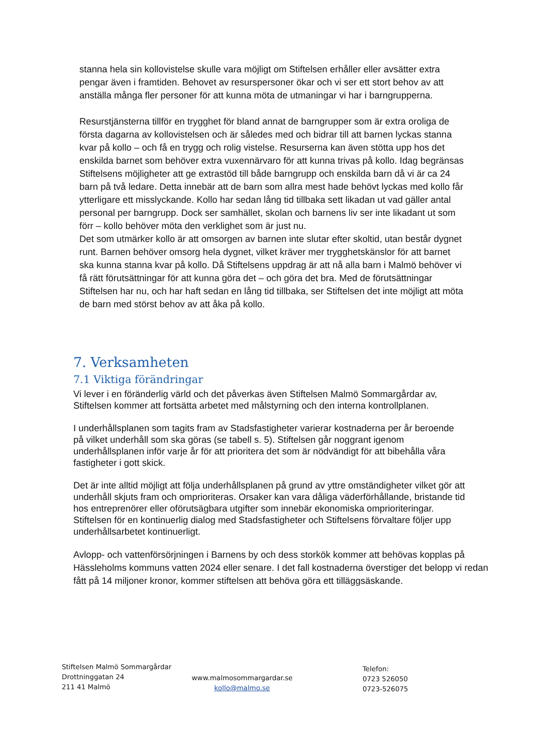stanna hela sin kollovistelse skulle vara möjligt om Stiftelsen erhåller eller avsätter extra pengar även i framtiden. Behovet av resurspersoner ökar och vi ser ett stort behov av att anställa många fler personer för att kunna möta de utmaningar vi har i barngrupperna.
Resurstjänsterna tillför en trygghet för bland annat de barngrupper som är extra oroliga de första dagarna av kollovistelsen och är således med och bidrar till att barnen lyckas stanna kvar på kollo – och få en trygg och rolig vistelse. Resurserna kan även stötta upp hos det enskilda barnet som behöver extra vuxennärvaro för att kunna trivas på kollo. Idag begränsas Stiftelsens möjligheter att ge extrastöd till både barngrupp och enskilda barn då vi är ca 24 barn på två ledare. Detta innebär att de barn som allra mest hade behövt lyckas med kollo får ytterligare ett misslyckande. Kollo har sedan lång tid tillbaka sett likadan ut vad gäller antal personal per barngrupp. Dock ser samhället, skolan och barnens liv ser inte likadant ut som förr – kollo behöver möta den verklighet som är just nu.
Det som utmärker kollo är att omsorgen av barnen inte slutar efter skoltid, utan består dygnet runt. Barnen behöver omsorg hela dygnet, vilket kräver mer trygghetskänslor för att barnet ska kunna stanna kvar på kollo. Då Stiftelsens uppdrag är att nå alla barn i Malmö behöver vi få rätt förutsättningar för att kunna göra det – och göra det bra. Med de förutsättningar Stiftelsen har nu, och har haft sedan en lång tid tillbaka, ser Stiftelsen det inte möjligt att möta de barn med störst behov av att åka på kollo.
7. Verksamheten
7.1 Viktiga förändringar
Vi lever i en föränderlig värld och det påverkas även Stiftelsen Malmö Sommargårdar av, Stiftelsen kommer att fortsätta arbetet med målstyrning och den interna kontrollplanen.
I underhållsplanen som tagits fram av Stadsfastigheter varierar kostnaderna per år beroende på vilket underhåll som ska göras (se tabell s. 5). Stiftelsen går noggrant igenom underhållsplanen inför varje år för att prioritera det som är nödvändigt för att bibehålla våra fastigheter i gott skick.
Det är inte alltid möjligt att följa underhållsplanen på grund av yttre omständigheter vilket gör att underhåll skjuts fram och omprioriteras. Orsaker kan vara dåliga väderförhållande, bristande tid hos entreprenörer eller oförutsägbara utgifter som innebär ekonomiska omprioriteringar. Stiftelsen för en kontinuerlig dialog med Stadsfastigheter och Stiftelsens förvaltare följer upp underhållsarbetet kontinuerligt.
Avlopp- och vattenförsörjningen i Barnens by och dess storkök kommer att behövas kopplas på Hässleholms kommuns vatten 2024 eller senare. I det fall kostnaderna överstiger det belopp vi redan fått på 14 miljoner kronor, kommer stiftelsen att behöva göra ett tilläggsäskande.
Stiftelsen Malmö Sommargårdar
Drottninggatan 24
211 41 Malmö
www.malmosommargardar.se
kollo@malmo.se
Telefon:
0723 526050
0723-526075